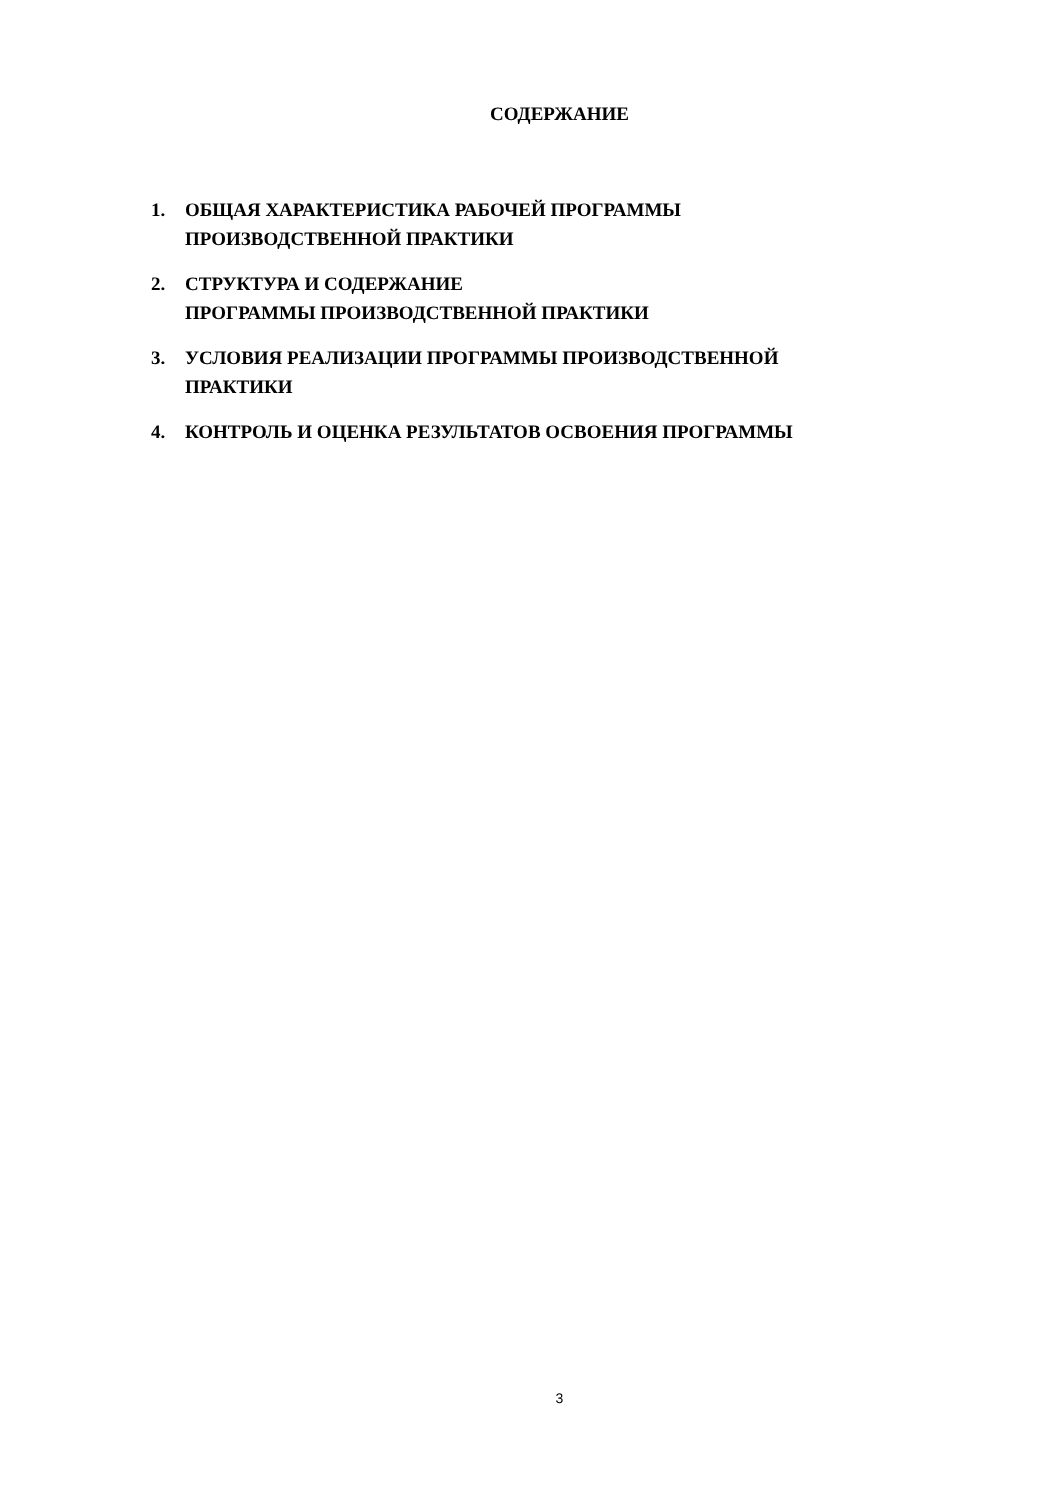СОДЕРЖАНИЕ
1. ОБЩАЯ ХАРАКТЕРИСТИКА РАБОЧЕЙ ПРОГРАММЫ
ПРОИЗВОДСТВЕННОЙ ПРАКТИКИ
2. СТРУКТУРА И СОДЕРЖАНИЕ
ПРОГРАММЫ ПРОИЗВОДСТВЕННОЙ ПРАКТИКИ
3. УСЛОВИЯ РЕАЛИЗАЦИИ ПРОГРАММЫ ПРОИЗВОДСТВЕННОЙ
ПРАКТИКИ
4. КОНТРОЛЬ И ОЦЕНКА РЕЗУЛЬТАТОВ ОСВОЕНИЯ ПРОГРАММЫ
3